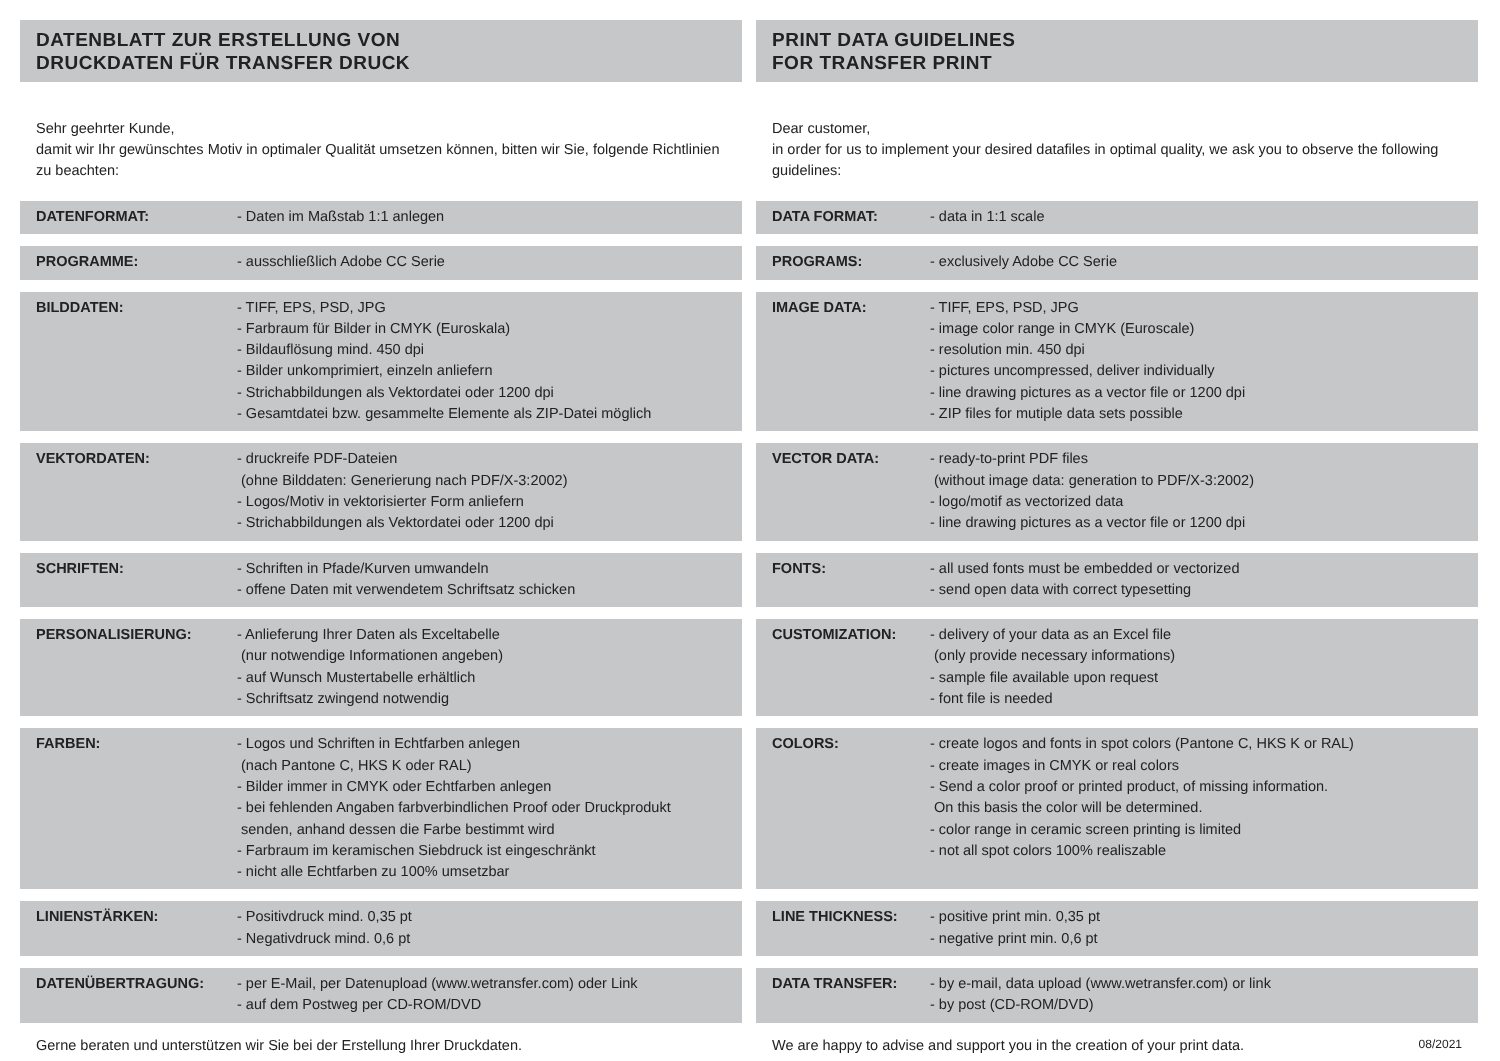DATENBLATT ZUR ERSTELLUNG VON
DRUCKDATEN FÜR TRANSFER DRUCK
Sehr geehrter Kunde,
damit wir Ihr gewünschtes Motiv in optimaler Qualität umsetzen können, bitten wir Sie, folgende Richtlinien zu beachten:
| DATENFORMAT: | - Daten im Maßstab 1:1 anlegen |
| PROGRAMME: | - ausschließlich Adobe CC Serie |
| BILDDATEN: | - TIFF, EPS, PSD, JPG - Farbraum für Bilder in CMYK (Euroskala) - Bildauflösung mind. 450 dpi - Bilder unkomprimiert, einzeln anliefern - Strichabbildungen als Vektordatei oder 1200 dpi - Gesamtdatei bzw. gesammelte Elemente als ZIP-Datei möglich |
| VEKTORDATEN: | - druckreife PDF-Dateien (ohne Bilddaten: Generierung nach PDF/X-3:2002) - Logos/Motiv in vektorisierter Form anliefern - Strichabbildungen als Vektordatei oder 1200 dpi |
| SCHRIFTEN: | - Schriften in Pfade/Kurven umwandeln - offene Daten mit verwendetem Schriftsatz schicken |
| PERSONALISIERUNG: | - Anlieferung Ihrer Daten als Exceltabelle (nur notwendige Informationen angeben) - auf Wunsch Mustertabelle erhältlich - Schriftsatz zwingend notwendig |
| FARBEN: | - Logos und Schriften in Echtfarben anlegen (nach Pantone C, HKS K oder RAL) - Bilder immer in CMYK oder Echtfarben anlegen - bei fehlenden Angaben farbverbindlichen Proof oder Druckprodukt senden, anhand dessen die Farbe bestimmt wird - Farbraum im keramischen Siebdruck ist eingeschränkt - nicht alle Echtfarben zu 100% umsetzbar |
| LINIENSTÄRKEN: | - Positivdruck mind. 0,35 pt - Negativdruck mind. 0,6 pt |
| DATENÜBERTRAGUNG: | - per E-Mail, per Datenupload (www.wetransfer.com) oder Link - auf dem Postweg per CD-ROM/DVD |
Gerne beraten und unterstützen wir Sie bei der Erstellung Ihrer Druckdaten.
PRINT DATA GUIDELINES
FOR TRANSFER PRINT
Dear customer,
in order for us to implement your desired datafiles in optimal quality, we ask you to observe the following guidelines:
| DATA FORMAT: | - data in 1:1 scale |
| PROGRAMS: | - exclusively Adobe CC Serie |
| IMAGE DATA: | - TIFF, EPS, PSD, JPG - image color range in CMYK (Euroscale) - resolution min. 450 dpi - pictures uncompressed, deliver individually - line drawing pictures as a vector file or 1200 dpi - ZIP files for mutiple data sets possible |
| VECTOR DATA: | - ready-to-print PDF files (without image data: generation to PDF/X-3:2002) - logo/motif as vectorized data - line drawing pictures as a vector file or 1200 dpi |
| FONTS: | - all used fonts must be embedded or vectorized - send open data with correct typesetting |
| CUSTOMIZATION: | - delivery of your data as an Excel file (only provide necessary informations) - sample file available upon request - font file is needed |
| COLORS: | - create logos and fonts in spot colors (Pantone C, HKS K or RAL) - create images in CMYK or real colors - Send a color proof or printed product, of missing information. On this basis the color will be determined. - color range in ceramic screen printing is limited - not all spot colors 100% realiszable |
| LINE THICKNESS: | - positive print min. 0,35 pt - negative print min. 0,6 pt |
| DATA TRANSFER: | - by e-mail, data upload (www.wetransfer.com) or link - by post (CD-ROM/DVD) |
We are happy to advise and support you in the creation of your print data. 08/2021